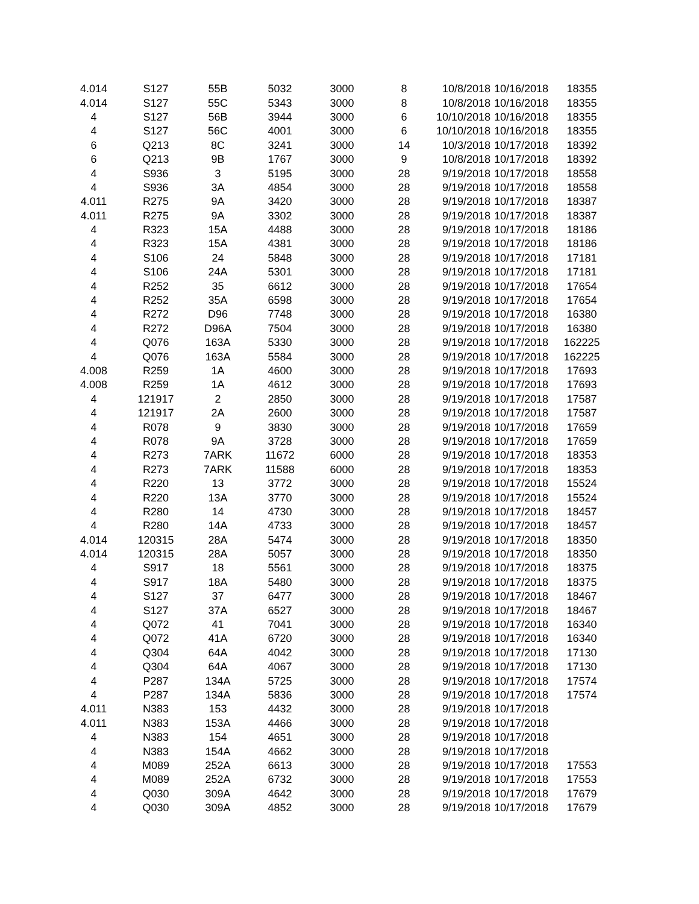| 4.014 | S127 | 55B | 5032 | 3000 | 8 | 10/8/2018 | 10/16/2018 | 18355 |
| 4.014 | S127 | 55C | 5343 | 3000 | 8 | 10/8/2018 | 10/16/2018 | 18355 |
| 4 | S127 | 56B | 3944 | 3000 | 6 | 10/10/2018 | 10/16/2018 | 18355 |
| 4 | S127 | 56C | 4001 | 3000 | 6 | 10/10/2018 | 10/16/2018 | 18355 |
| 6 | Q213 | 8C | 3241 | 3000 | 14 | 10/3/2018 | 10/17/2018 | 18392 |
| 6 | Q213 | 9B | 1767 | 3000 | 9 | 10/8/2018 | 10/17/2018 | 18392 |
| 4 | S936 | 3 | 5195 | 3000 | 28 | 9/19/2018 | 10/17/2018 | 18558 |
| 4 | S936 | 3A | 4854 | 3000 | 28 | 9/19/2018 | 10/17/2018 | 18558 |
| 4.011 | R275 | 9A | 3420 | 3000 | 28 | 9/19/2018 | 10/17/2018 | 18387 |
| 4.011 | R275 | 9A | 3302 | 3000 | 28 | 9/19/2018 | 10/17/2018 | 18387 |
| 4 | R323 | 15A | 4488 | 3000 | 28 | 9/19/2018 | 10/17/2018 | 18186 |
| 4 | R323 | 15A | 4381 | 3000 | 28 | 9/19/2018 | 10/17/2018 | 18186 |
| 4 | S106 | 24 | 5848 | 3000 | 28 | 9/19/2018 | 10/17/2018 | 17181 |
| 4 | S106 | 24A | 5301 | 3000 | 28 | 9/19/2018 | 10/17/2018 | 17181 |
| 4 | R252 | 35 | 6612 | 3000 | 28 | 9/19/2018 | 10/17/2018 | 17654 |
| 4 | R252 | 35A | 6598 | 3000 | 28 | 9/19/2018 | 10/17/2018 | 17654 |
| 4 | R272 | D96 | 7748 | 3000 | 28 | 9/19/2018 | 10/17/2018 | 16380 |
| 4 | R272 | D96A | 7504 | 3000 | 28 | 9/19/2018 | 10/17/2018 | 16380 |
| 4 | Q076 | 163A | 5330 | 3000 | 28 | 9/19/2018 | 10/17/2018 | 162225 |
| 4 | Q076 | 163A | 5584 | 3000 | 28 | 9/19/2018 | 10/17/2018 | 162225 |
| 4.008 | R259 | 1A | 4600 | 3000 | 28 | 9/19/2018 | 10/17/2018 | 17693 |
| 4.008 | R259 | 1A | 4612 | 3000 | 28 | 9/19/2018 | 10/17/2018 | 17693 |
| 4 | 121917 | 2 | 2850 | 3000 | 28 | 9/19/2018 | 10/17/2018 | 17587 |
| 4 | 121917 | 2A | 2600 | 3000 | 28 | 9/19/2018 | 10/17/2018 | 17587 |
| 4 | R078 | 9 | 3830 | 3000 | 28 | 9/19/2018 | 10/17/2018 | 17659 |
| 4 | R078 | 9A | 3728 | 3000 | 28 | 9/19/2018 | 10/17/2018 | 17659 |
| 4 | R273 | 7ARK | 11672 | 6000 | 28 | 9/19/2018 | 10/17/2018 | 18353 |
| 4 | R273 | 7ARK | 11588 | 6000 | 28 | 9/19/2018 | 10/17/2018 | 18353 |
| 4 | R220 | 13 | 3772 | 3000 | 28 | 9/19/2018 | 10/17/2018 | 15524 |
| 4 | R220 | 13A | 3770 | 3000 | 28 | 9/19/2018 | 10/17/2018 | 15524 |
| 4 | R280 | 14 | 4730 | 3000 | 28 | 9/19/2018 | 10/17/2018 | 18457 |
| 4 | R280 | 14A | 4733 | 3000 | 28 | 9/19/2018 | 10/17/2018 | 18457 |
| 4.014 | 120315 | 28A | 5474 | 3000 | 28 | 9/19/2018 | 10/17/2018 | 18350 |
| 4.014 | 120315 | 28A | 5057 | 3000 | 28 | 9/19/2018 | 10/17/2018 | 18350 |
| 4 | S917 | 18 | 5561 | 3000 | 28 | 9/19/2018 | 10/17/2018 | 18375 |
| 4 | S917 | 18A | 5480 | 3000 | 28 | 9/19/2018 | 10/17/2018 | 18375 |
| 4 | S127 | 37 | 6477 | 3000 | 28 | 9/19/2018 | 10/17/2018 | 18467 |
| 4 | S127 | 37A | 6527 | 3000 | 28 | 9/19/2018 | 10/17/2018 | 18467 |
| 4 | Q072 | 41 | 7041 | 3000 | 28 | 9/19/2018 | 10/17/2018 | 16340 |
| 4 | Q072 | 41A | 6720 | 3000 | 28 | 9/19/2018 | 10/17/2018 | 16340 |
| 4 | Q304 | 64A | 4042 | 3000 | 28 | 9/19/2018 | 10/17/2018 | 17130 |
| 4 | Q304 | 64A | 4067 | 3000 | 28 | 9/19/2018 | 10/17/2018 | 17130 |
| 4 | P287 | 134A | 5725 | 3000 | 28 | 9/19/2018 | 10/17/2018 | 17574 |
| 4 | P287 | 134A | 5836 | 3000 | 28 | 9/19/2018 | 10/17/2018 | 17574 |
| 4.011 | N383 | 153 | 4432 | 3000 | 28 | 9/19/2018 | 10/17/2018 | |
| 4.011 | N383 | 153A | 4466 | 3000 | 28 | 9/19/2018 | 10/17/2018 | |
| 4 | N383 | 154 | 4651 | 3000 | 28 | 9/19/2018 | 10/17/2018 | |
| 4 | N383 | 154A | 4662 | 3000 | 28 | 9/19/2018 | 10/17/2018 | |
| 4 | M089 | 252A | 6613 | 3000 | 28 | 9/19/2018 | 10/17/2018 | 17553 |
| 4 | M089 | 252A | 6732 | 3000 | 28 | 9/19/2018 | 10/17/2018 | 17553 |
| 4 | Q030 | 309A | 4642 | 3000 | 28 | 9/19/2018 | 10/17/2018 | 17679 |
| 4 | Q030 | 309A | 4852 | 3000 | 28 | 9/19/2018 | 10/17/2018 | 17679 |